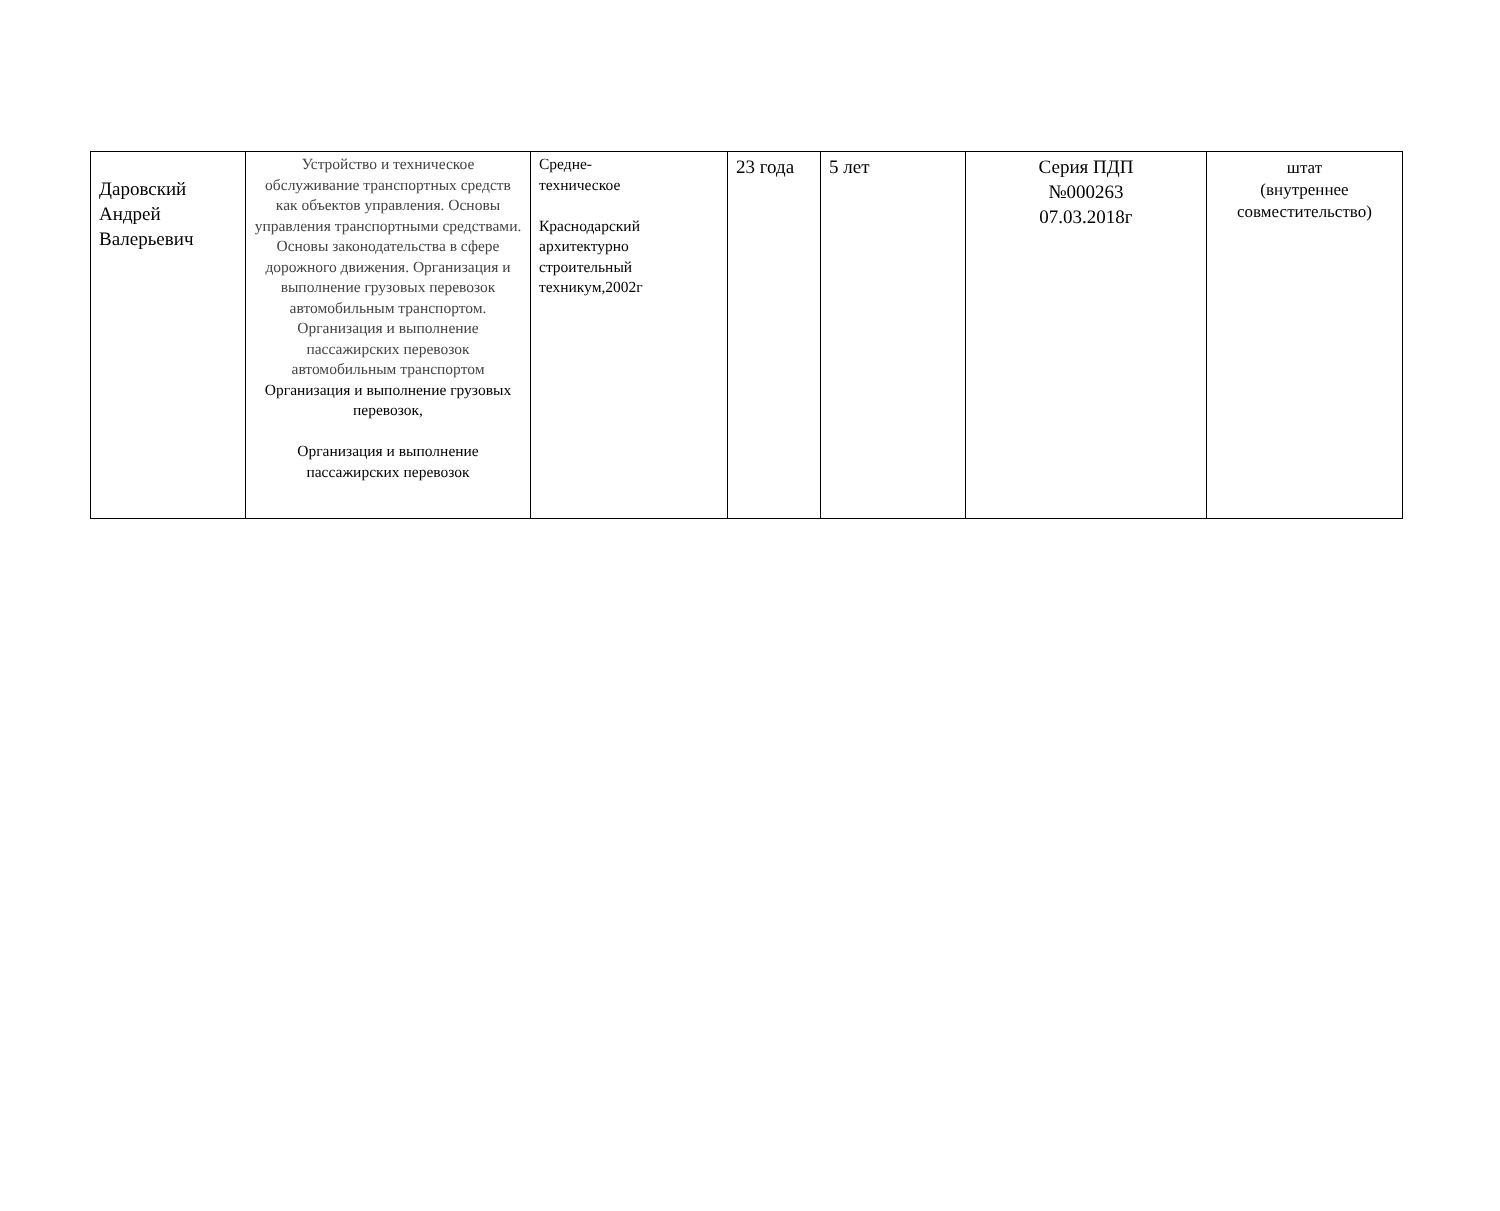| Даровский Андрей Валерьевич | Устройство и техническое обслуживание транспортных средств как объектов управления. Основы управления транспортными средствами. Основы законодательства в сфере дорожного движения. Организация и выполнение грузовых перевозок автомобильным транспортом. Организация и выполнение пассажирских перевозок автомобильным транспортом Организация и выполнение грузовых перевозок, Организация и выполнение пассажирских перевозок | Средне- техническое Краснодарский архитектурно строительный техникум,2002г | 23 года | 5 лет | Серия ПДП №000263 07.03.2018г | штат (внутреннее совместительство) |